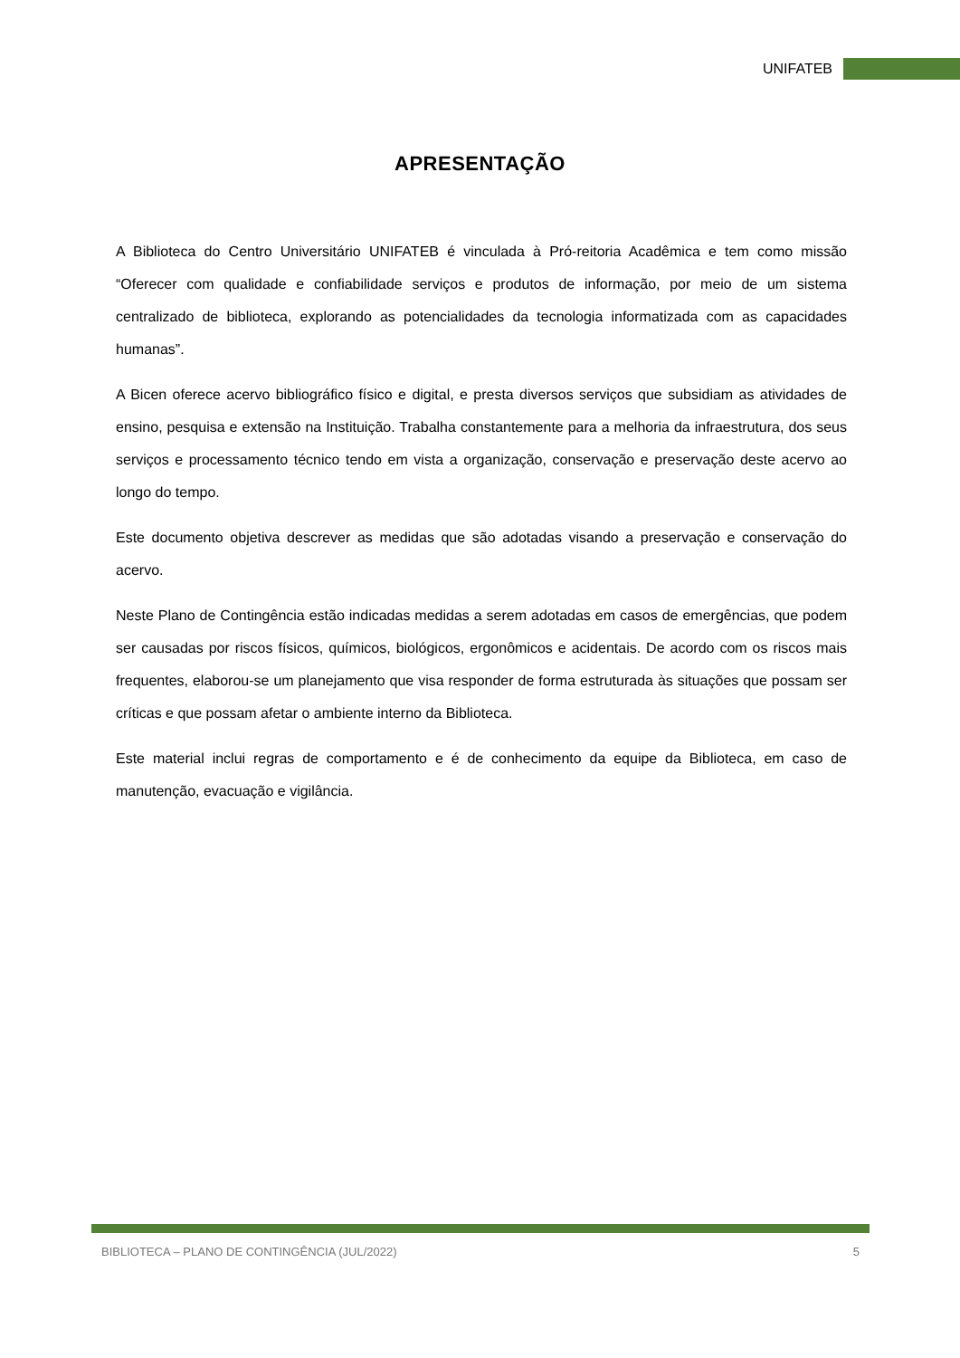UNIFATEB
APRESENTAÇÃO
A Biblioteca do Centro Universitário UNIFATEB é vinculada à Pró-reitoria Acadêmica e tem como missão “Oferecer com qualidade e confiabilidade serviços e produtos de informação, por meio de um sistema centralizado de biblioteca, explorando as potencialidades da tecnologia informatizada com as capacidades humanas”.
A Bicen oferece acervo bibliográfico físico e digital, e presta diversos serviços que subsidiam as atividades de ensino, pesquisa e extensão na Instituição. Trabalha constantemente para a melhoria da infraestrutura, dos seus serviços e processamento técnico tendo em vista a organização, conservação e preservação deste acervo ao longo do tempo.
Este documento objetiva descrever as medidas que são adotadas visando a preservação e conservação do acervo.
Neste Plano de Contingência estão indicadas medidas a serem adotadas em casos de emergências, que podem ser causadas por riscos físicos, químicos, biológicos, ergonômicos e acidentais. De acordo com os riscos mais frequentes, elaborou-se um planejamento que visa responder de forma estruturada às situações que possam ser críticas e que possam afetar o ambiente interno da Biblioteca.
Este material inclui regras de comportamento e é de conhecimento da equipe da Biblioteca, em caso de manutenção, evacuação e vigilância.
BIBLIOTECA – PLANO DE CONTINGÊNCIA (JUL/2022) 5